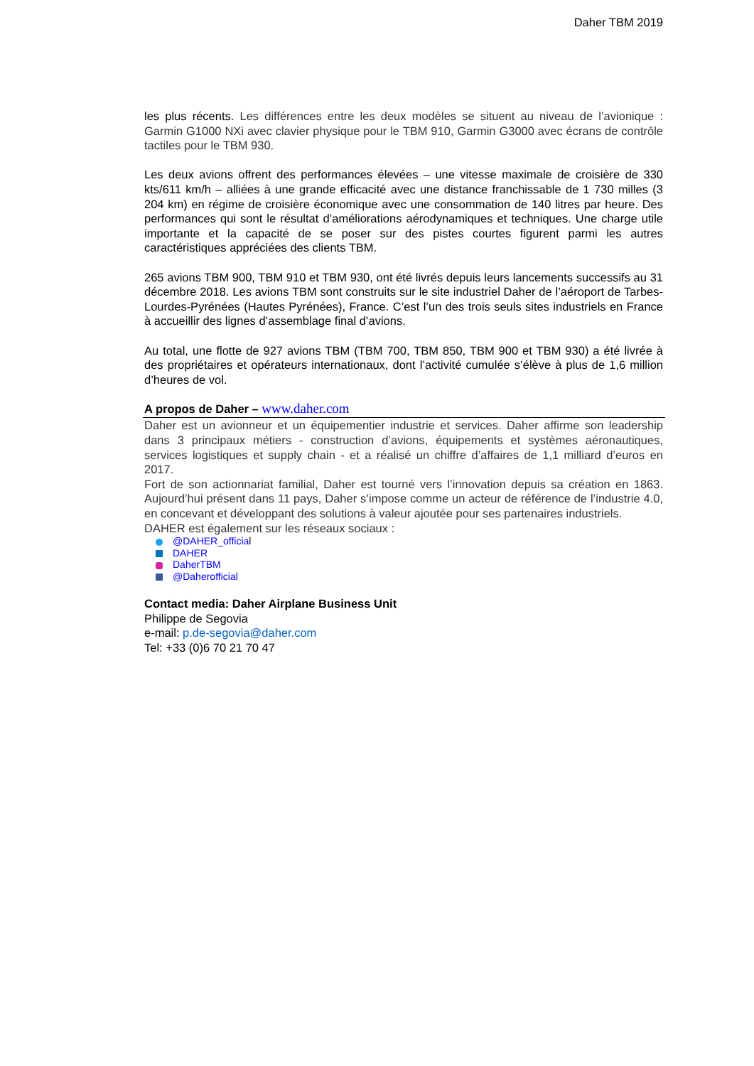Daher TBM 2019
les plus récents. Les différences entre les deux modèles se situent au niveau de l’avionique : Garmin G1000 NXi avec clavier physique pour le TBM 910, Garmin G3000 avec écrans de contrôle tactiles pour le TBM 930.
Les deux avions offrent des performances élevées – une vitesse maximale de croisière de 330 kts/611 km/h – alliées à une grande efficacité avec une distance franchissable de 1 730 milles (3 204 km) en régime de croisière économique avec une consommation de 140 litres par heure. Des performances qui sont le résultat d’améliorations aérodynamiques et techniques. Une charge utile importante et la capacité de se poser sur des pistes courtes figurent parmi les autres caractéristiques appréciées des clients TBM.
265 avions TBM 900, TBM 910 et TBM 930, ont été livrés depuis leurs lancements successifs au 31 décembre 2018. Les avions TBM sont construits sur le site industriel Daher de l’aéroport de Tarbes-Lourdes-Pyrénées (Hautes Pyrénées), France. C’est l’un des trois seuls sites industriels en France à accueillir des lignes d’assemblage final d’avions.
Au total, une flotte de 927 avions TBM (TBM 700, TBM 850, TBM 900 et TBM 930) a été livrée à des propriétaires et opérateurs internationaux, dont l’activité cumulée s’élève à plus de 1,6 million d’heures de vol.
A propos de Daher – www.daher.com
Daher est un avionneur et un équipementier industrie et services. Daher affirme son leadership dans 3 principaux métiers - construction d’avions, équipements et systèmes aéronautiques, services logistiques et supply chain - et a réalisé un chiffre d’affaires de 1,1 milliard d’euros en 2017.
Fort de son actionnariat familial, Daher est tourné vers l’innovation depuis sa création en 1863. Aujourd’hui présent dans 11 pays, Daher s’impose comme un acteur de référence de l’industrie 4.0, en concevant et développant des solutions à valeur ajoutée pour ses partenaires industriels.
DAHER est également sur les réseaux sociaux :
@DAHER_official
DAHER
DaherTBM
@Daherofficial
Contact media: Daher Airplane Business Unit
Philippe de Segovia
e-mail: p.de-segovia@daher.com
Tel: +33 (0)6 70 21 70 47